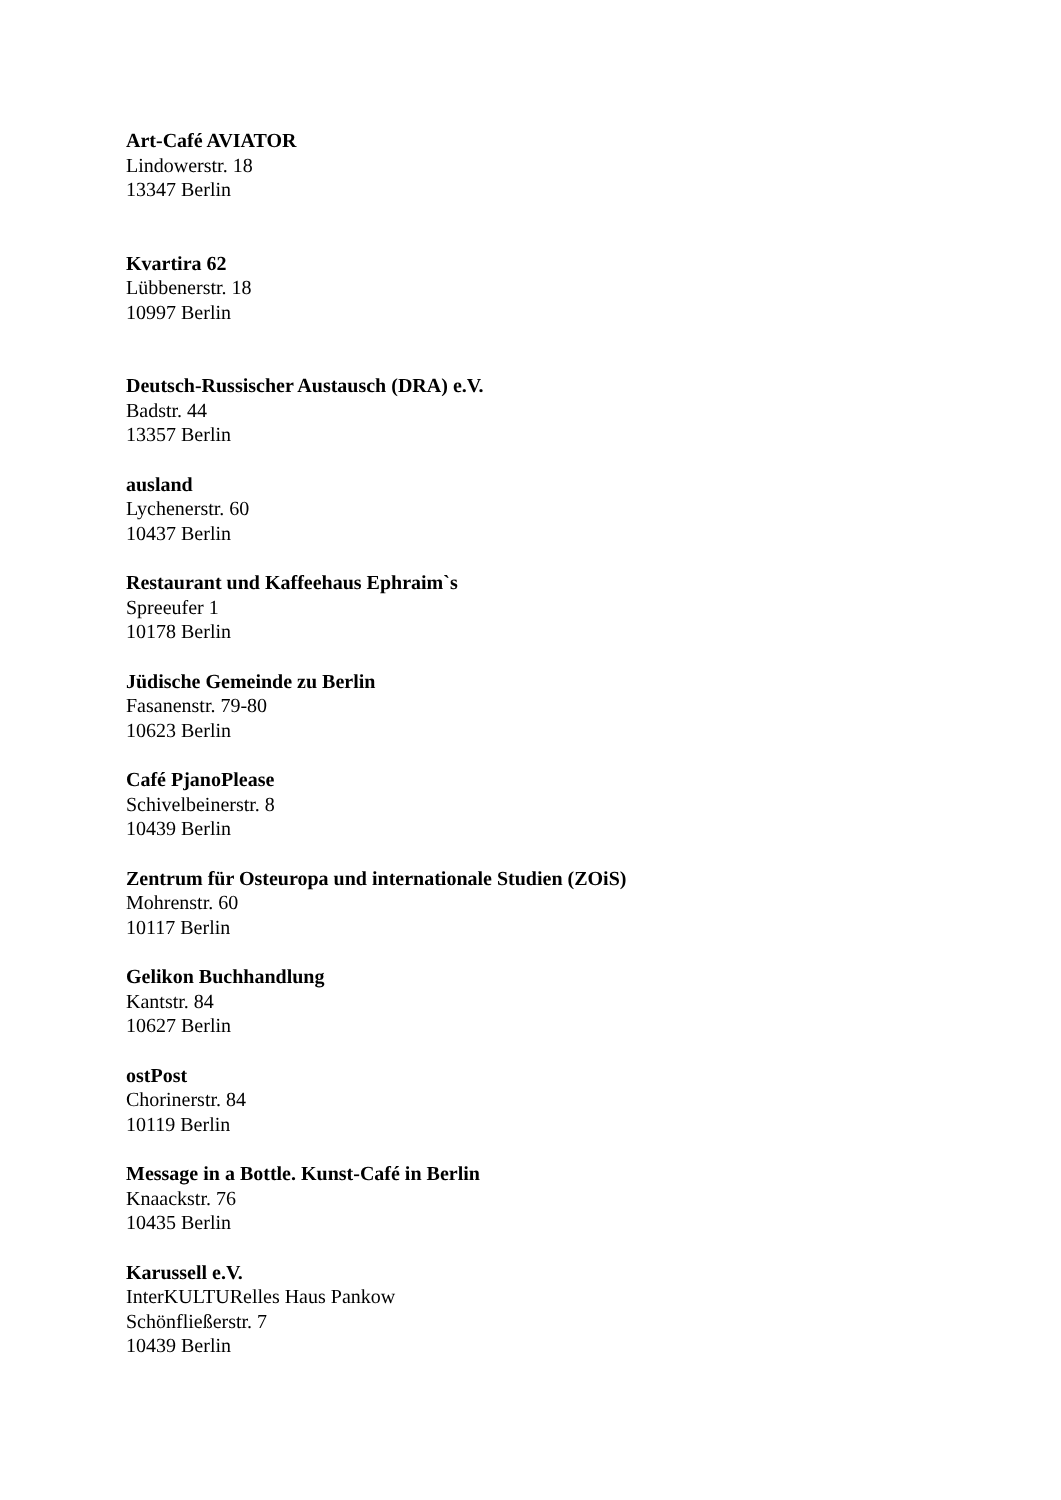Art-Café AVIATOR
Lindowerstr. 18
13347 Berlin
Kvartira 62
Lübbenerstr. 18
10997 Berlin
Deutsch-Russischer Austausch (DRA) e.V.
Badstr. 44
13357 Berlin
ausland
Lychenerstr. 60
10437 Berlin
Restaurant und Kaffeehaus Ephraim`s
Spreeufer 1
10178 Berlin
Jüdische Gemeinde zu Berlin
Fasanenstr. 79-80
10623 Berlin
Café PjanoPlease
Schivelbeinerstr. 8
10439 Berlin
Zentrum für Osteuropa und internationale Studien (ZOiS)
Mohrenstr. 60
10117 Berlin
Gelikon Buchhandlung
Kantstr. 84
10627 Berlin
ostPost
Chorinerstr. 84
10119 Berlin
Message in a Bottle. Kunst-Café in Berlin
Knaackstr. 76
10435 Berlin
Karussell e.V.
InterKULTURelles Haus Pankow
Schönfließerstr. 7
10439 Berlin